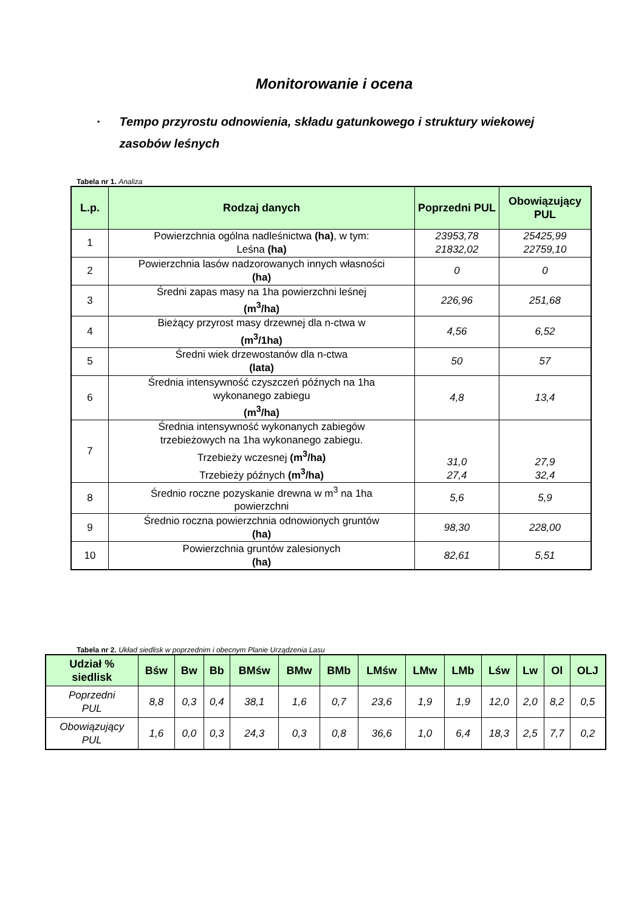Monitorowanie i ocena
▪ Tempo przyrostu odnowienia, składu gatunkowego i struktury wiekowej zasobów leśnych
Tabela nr 1. Analiza
| L.p. | Rodzaj danych | Poprzedni PUL | Obowiązujący PUL |
| --- | --- | --- | --- |
| 1 | Powierzchnia ogólna nadleśnictwa (ha) , w tym: Leśna (ha) | 23953,78 21832,02 | 25425,99 22759,10 |
| 2 | Powierzchnia lasów nadzorowanych innych własności (ha) | 0 | 0 |
| 3 | Średni zapas masy na 1ha powierzchni leśnej (m<sup>3</sup>/ha) | 226,96 | 251,68 |
| 4 | Bieżący przyrost masy drzewnej dla n-ctwa w (m<sup>3</sup>/1ha) | 4,56 | 6,52 |
| 5 | Średni wiek drzewostanów dla n-ctwa (lata) | 50 | 57 |
| 6 | Średnia intensywność czyszczeń późnych na 1ha wykonanego zabiegu (m<sup>3</sup>/ha) | 4,8 | 13,4 |
| 7 | Średnia intensywność wykonanych zabiegów trzebieżowych na 1ha wykonanego zabiegu. Trzebieży wczesnej (m<sup>3</sup>/ha) Trzebieży późnych (m<sup>3</sup>/ha) | 31,0 27,4 | 27,9 32,4 |
| 8 | Średnio roczne pozyskanie drewna w m<sup>3</sup> na 1ha powierzchni | 5,6 | 5,9 |
| 9 | Średnio roczna powierzchnia odnowionych gruntów (ha) | 98,30 | 228,00 |
| 10 | Powierzchnia gruntów zalesionych (ha) | 82,61 | 5,51 |
Tabela nr 2. Układ siedlisk w poprzednim i obecnym Planie Urządzenia Lasu
| Udział % siedlisk | Bśw | Bw | Bb | BMśw | BMw | BMb | LMśw | LMw | LMb | Lśw | Lw | Ol | OLJ |
| --- | --- | --- | --- | --- | --- | --- | --- | --- | --- | --- | --- | --- | --- |
| Poprzedni PUL | 8,8 | 0,3 | 0,4 | 38,1 | 1,6 | 0,7 | 23,6 | 1,9 | 1,9 | 12,0 | 2,0 | 8,2 | 0,5 |
| Obowiązujący PUL | 1,6 | 0,0 | 0,3 | 24,3 | 0,3 | 0,8 | 36,6 | 1,0 | 6,4 | 18,3 | 2,5 | 7,7 | 0,2 |